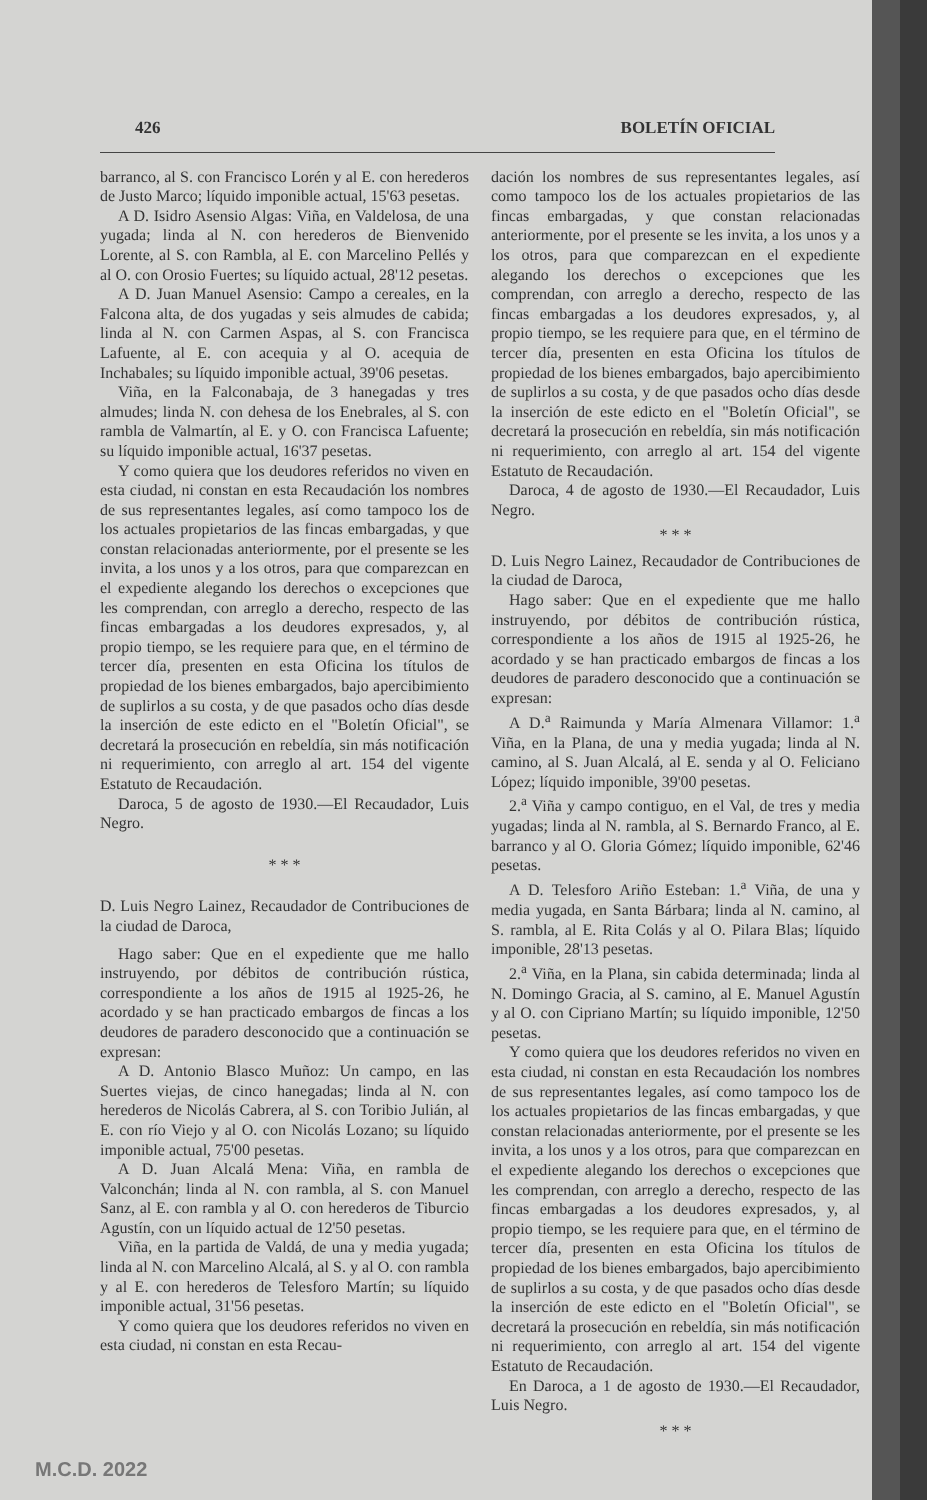426 BOLETÍN OFICIAL
barranco, al S. con Francisco Lorén y al E. con herederos de Justo Marco; líquido imponible actual, 15'63 pesetas.
A D. Isidro Asensio Algas: Viña, en Valdelosa, de una yugada; linda al N. con herederos de Bienvenido Lorente, al S. con Rambla, al E. con Marcelino Pellés y al O. con Orosio Fuertes; su líquido actual, 28'12 pesetas.
A D. Juan Manuel Asensio: Campo a cereales, en la Falcona alta, de dos yugadas y seis almudes de cabida; linda al N. con Carmen Aspas, al S. con Francisca Lafuente, al E. con acequia y al O. acequia de Inchabales; su líquido imponible actual, 39'06 pesetas.
Viña, en la Falconabaja, de 3 hanegadas y tres almudes; linda N. con dehesa de los Enebrales, al S. con rambla de Valmartín, al E. y O. con Francisca Lafuente; su líquido imponible actual, 16'37 pesetas.
Y como quiera que los deudores referidos no viven en esta ciudad, ni constan en esta Recaudación los nombres de sus representantes legales, así como tampoco los de los actuales propietarios de las fincas embargadas, y que constan relacionadas anteriormente, por el presente se les invita, a los unos y a los otros, para que comparezcan en el expediente alegando los derechos o excepciones que les comprendan, con arreglo a derecho, respecto de las fincas embargadas a los deudores expresados, y, al propio tiempo, se les requiere para que, en el término de tercer día, presenten en esta Oficina los títulos de propiedad de los bienes embargados, bajo apercibimiento de suplirlos a su costa, y de que pasados ocho días desde la inserción de este edicto en el "Boletín Oficial", se decretará la prosecución en rebeldía, sin más notificación ni requerimiento, con arreglo al art. 154 del vigente Estatuto de Recaudación.
Daroca, 5 de agosto de 1930.—El Recaudador, Luis Negro.
* * *
D. Luis Negro Lainez, Recaudador de Contribuciones de la ciudad de Daroca,
Hago saber: Que en el expediente que me hallo instruyendo, por débitos de contribución rústica, correspondiente a los años de 1915 al 1925-26, he acordado y se han practicado embargos de fincas a los deudores de paradero desconocido que a continuación se expresan:
A D. Antonio Blasco Muñoz: Un campo, en las Suertes viejas, de cinco hanegadas; linda al N. con herederos de Nicolás Cabrera, al S. con Toribio Julián, al E. con río Viejo y al O. con Nicolás Lozano; su líquido imponible actual, 75'00 pesetas.
A D. Juan Alcalá Mena: Viña, en rambla de Valconchán; linda al N. con rambla, al S. con Manuel Sanz, al E. con rambla y al O. con herederos de Tiburcio Agustín, con un líquido actual de 12'50 pesetas.
Viña, en la partida de Valdá, de una y media yugada; linda al N. con Marcelino Alcalá, al S. y al O. con rambla y al E. con herederos de Telesforo Martín; su líquido imponible actual, 31'56 pesetas.
Y como quiera que los deudores referidos no viven en esta ciudad, ni constan en esta Recau-
dación los nombres de sus representantes legales, así como tampoco los de los actuales propietarios de las fincas embargadas, y que constan relacionadas anteriormente, por el presente se les invita, a los unos y a los otros, para que comparezcan en el expediente alegando los derechos o excepciones que les comprendan, con arreglo a derecho, respecto de las fincas embargadas a los deudores expresados, y, al propio tiempo, se les requiere para que, en el término de tercer día, presenten en esta Oficina los títulos de propiedad de los bienes embargados, bajo apercibimiento de suplirlos a su costa, y de que pasados ocho días desde la inserción de este edicto en el "Boletín Oficial", se decretará la prosecución en rebeldía, sin más notificación ni requerimiento, con arreglo al art. 154 del vigente Estatuto de Recaudación.
Daroca, 4 de agosto de 1930.—El Recaudador, Luis Negro.
* * *
D. Luis Negro Lainez, Recaudador de Contribuciones de la ciudad de Daroca,
Hago saber: Que en el expediente que me hallo instruyendo, por débitos de contribución rústica, correspondiente a los años de 1915 al 1925-26, he acordado y se han practicado embargos de fincas a los deudores de paradero desconocido que a continuación se expresan:
A D.<sup>a</sup> Raimunda y María Almenara Villamor: 1.<sup>a</sup> Viña, en la Plana, de una y media yugada; linda al N. camino, al S. Juan Alcalá, al E. senda y al O. Feliciano López; líquido imponible, 39'00 pesetas.
2.<sup>a</sup> Viña y campo contiguo, en el Val, de tres y media yugadas; linda al N. rambla, al S. Bernardo Franco, al E. barranco y al O. Gloria Gómez; líquido imponible, 62'46 pesetas.
A D. Telesforo Ariño Esteban: 1.<sup>a</sup> Viña, de una y media yugada, en Santa Bárbara; linda al N. camino, al S. rambla, al E. Rita Colás y al O. Pilara Blas; líquido imponible, 28'13 pesetas.
2.<sup>a</sup> Viña, en la Plana, sin cabida determinada; linda al N. Domingo Gracia, al S. camino, al E. Manuel Agustín y al O. con Cipriano Martín; su líquido imponible, 12'50 pesetas.
Y como quiera que los deudores referidos no viven en esta ciudad, ni constan en esta Recaudación los nombres de sus representantes legales, así como tampoco los de los actuales propietarios de las fincas embargadas, y que constan relacionadas anteriormente, por el presente se les invita, a los unos y a los otros, para que comparezcan en el expediente alegando los derechos o excepciones que les comprendan, con arreglo a derecho, respecto de las fincas embargadas a los deudores expresados, y, al propio tiempo, se les requiere para que, en el término de tercer día, presenten en esta Oficina los títulos de propiedad de los bienes embargados, bajo apercibimiento de suplirlos a su costa, y de que pasados ocho días desde la inserción de este edicto en el "Boletín Oficial", se decretará la prosecución en rebeldía, sin más notificación ni requerimiento, con arreglo al art. 154 del vigente Estatuto de Recaudación.
En Daroca, a 1 de agosto de 1930.—El Recaudador, Luis Negro.
* * *
M.C.D. 2022